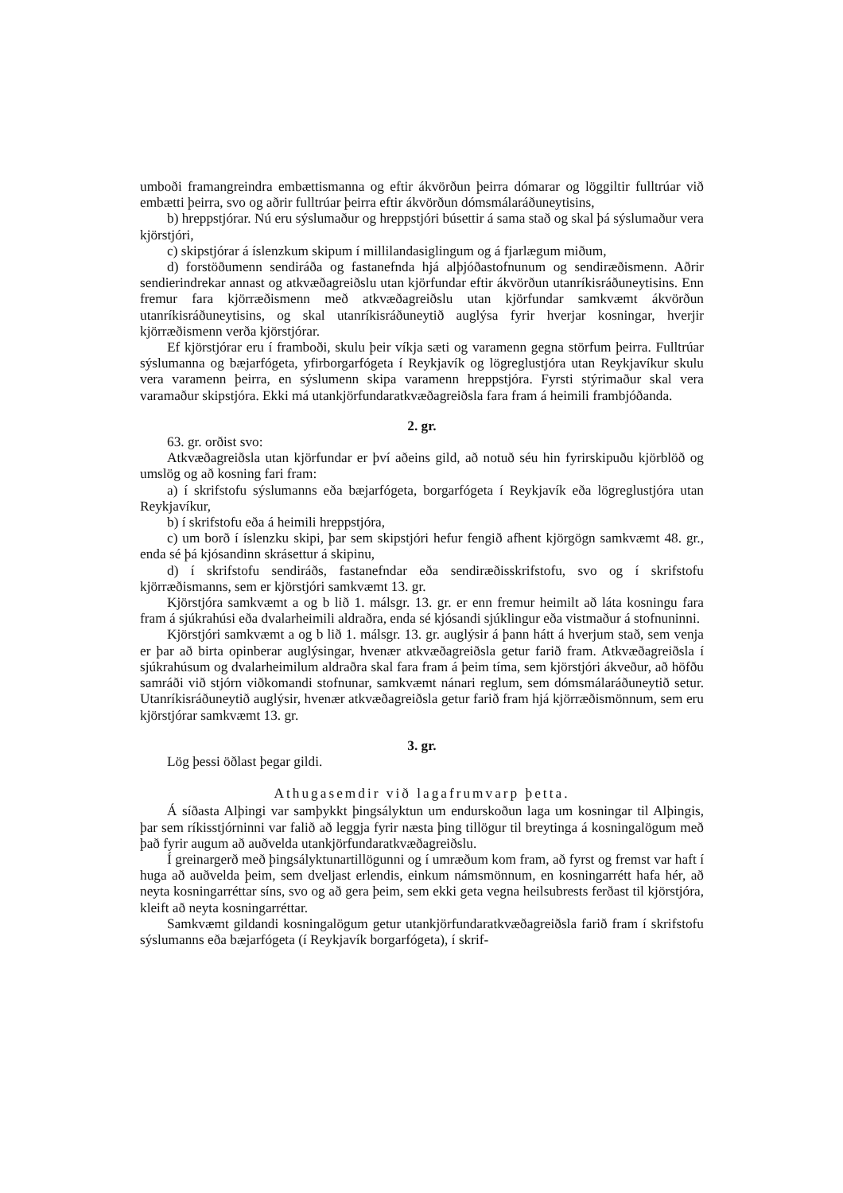umboði framangreindra embættismanna og eftir ákvörðun þeirra dómarar og löggiltir fulltrúar við embætti þeirra, svo og aðrir fulltrúar þeirra eftir ákvörðun dómsmálaráðuneytisins,
b) hreppstjórar. Nú eru sýslumaður og hreppstjóri búsettir á sama stað og skal þá sýslumaður vera kjörstjóri,
c) skipstjórar á íslenzkum skipum í millilandasiglingum og á fjarlægum miðum,
d) forstöðumenn sendiráða og fastanefnda hjá alþjóðastofnunum og sendiræðismenn. Aðrir sendierindrekar annast og atkvæðagreiðslu utan kjörfundar eftir ákvörðun utanríkisráðuneytisins. Enn fremur fara kjörræðismenn með atkvæðagreiðslu utan kjörfundar samkvæmt ákvörðun utanríkisráðuneytisins, og skal utanríkisráðuneytið auglýsa fyrir hverjar kosningar, hverjir kjörræðismenn verða kjörstjórar.
Ef kjörstjórar eru í framboði, skulu þeir víkja sæti og varamenn gegna störfum þeirra. Fulltrúar sýslumanna og bæjarfógeta, yfirborgarfógeta í Reykjavík og lögreglustjóra utan Reykjavíkur skulu vera varamenn þeirra, en sýslumenn skipa varamenn hreppstjóra. Fyrsti stýrimaður skal vera varamaður skipstjóra. Ekki má utankjörfundaratkvæðagreiðsla fara fram á heimili frambjóðanda.
2. gr.
63. gr. orðist svo:
Atkvæðagreiðsla utan kjörfundar er því aðeins gild, að notuð séu hin fyrirskipuðu kjörblöð og umslög og að kosning fari fram:
a) í skrifstofu sýslumanns eða bæjarfógeta, borgarfógeta í Reykjavík eða lögreglustjóra utan Reykjavíkur,
b) í skrifstofu eða á heimili hreppstjóra,
c) um borð í íslenzku skipi, þar sem skipstjóri hefur fengið afhent kjörgögn samkvæmt 48. gr., enda sé þá kjósandinn skrásettur á skipinu,
d) í skrifstofu sendiráðs, fastanefndar eða sendiræðisskrifstofu, svo og í skrifstofu kjörræðismanns, sem er kjörstjóri samkvæmt 13. gr.
Kjörstjóra samkvæmt a og b lið 1. málsgr. 13. gr. er enn fremur heimilt að láta kosningu fara fram á sjúkrahúsi eða dvalarheimili aldraðra, enda sé kjósandi sjúklingur eða vistmaður á stofnuninni.
Kjörstjóri samkvæmt a og b lið 1. málsgr. 13. gr. auglýsir á þann hátt á hverjum stað, sem venja er þar að birta opinberar auglýsingar, hvenær atkvæðagreiðsla getur farið fram. Atkvæðagreiðsla í sjúkrahúsum og dvalarheimilum aldraðra skal fara fram á þeim tíma, sem kjörstjóri ákveður, að höfðu samráði við stjórn viðkomandi stofnunar, samkvæmt nánari reglum, sem dómsmálaráðuneytið setur. Utanríkisráðuneytið auglýsir, hvenær atkvæðagreiðsla getur farið fram hjá kjörræðismönnum, sem eru kjörstjórar samkvæmt 13. gr.
3. gr.
Lög þessi öðlast þegar gildi.
Athugasemdir við lagafrumvarp þetta.
Á síðasta Alþingi var samþykkt þingsályktun um endurskoðun laga um kosningar til Alþingis, þar sem ríkisstjórninni var falið að leggja fyrir næsta þing tillögur til breytinga á kosningalögum með það fyrir augum að auðvelda utankjörfundaratkvæðagreiðslu.
Í greinargerð með þingsályktunartillögunni og í umræðum kom fram, að fyrst og fremst var haft í huga að auðvelda þeim, sem dveljast erlendis, einkum námsmönnum, en kosningarrétt hafa hér, að neyta kosningarréttar síns, svo og að gera þeim, sem ekki geta vegna heilsubrests ferðast til kjörstjóra, kleift að neyta kosningarréttar.
Samkvæmt gildandi kosningalögum getur utankjörfundaratkvæðagreiðsla farið fram í skrifstofu sýslumanns eða bæjarfógeta (í Reykjavík borgarfógeta), í skrif-